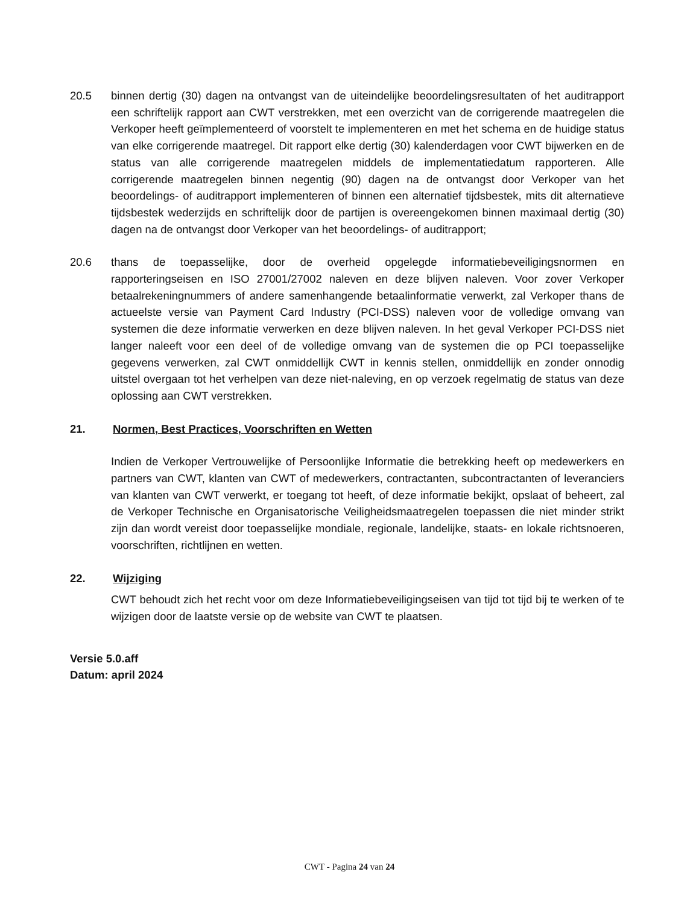20.5 binnen dertig (30) dagen na ontvangst van de uiteindelijke beoordelingsresultaten of het auditrapport een schriftelijk rapport aan CWT verstrekken, met een overzicht van de corrigerende maatregelen die Verkoper heeft geïmplementeerd of voorstelt te implementeren en met het schema en de huidige status van elke corrigerende maatregel. Dit rapport elke dertig (30) kalenderdagen voor CWT bijwerken en de status van alle corrigerende maatregelen middels de implementatiedatum rapporteren. Alle corrigerende maatregelen binnen negentig (90) dagen na de ontvangst door Verkoper van het beoordelings- of auditrapport implementeren of binnen een alternatief tijdsbestek, mits dit alternatieve tijdsbestek wederzijds en schriftelijk door de partijen is overeengekomen binnen maximaal dertig (30) dagen na de ontvangst door Verkoper van het beoordelings- of auditrapport;
20.6 thans de toepasselijke, door de overheid opgelegde informatiebeveiligingsnormen en rapporteringseisen en ISO 27001/27002 naleven en deze blijven naleven. Voor zover Verkoper betaalrekeningnummers of andere samenhangende betaalinformatie verwerkt, zal Verkoper thans de actueelste versie van Payment Card Industry (PCI-DSS) naleven voor de volledige omvang van systemen die deze informatie verwerken en deze blijven naleven. In het geval Verkoper PCI-DSS niet langer naleeft voor een deel of de volledige omvang van de systemen die op PCI toepasselijke gegevens verwerken, zal CWT onmiddellijk CWT in kennis stellen, onmiddellijk en zonder onnodig uitstel overgaan tot het verhelpen van deze niet-naleving, en op verzoek regelmatig de status van deze oplossing aan CWT verstrekken.
21. Normen, Best Practices, Voorschriften en Wetten
Indien de Verkoper Vertrouwelijke of Persoonlijke Informatie die betrekking heeft op medewerkers en partners van CWT, klanten van CWT of medewerkers, contractanten, subcontractanten of leveranciers van klanten van CWT verwerkt, er toegang tot heeft, of deze informatie bekijkt, opslaat of beheert, zal de Verkoper Technische en Organisatorische Veiligheidsmaatregelen toepassen die niet minder strikt zijn dan wordt vereist door toepasselijke mondiale, regionale, landelijke, staats- en lokale richtsnoeren, voorschriften, richtlijnen en wetten.
22. Wijziging
CWT behoudt zich het recht voor om deze Informatiebeveiligingseisen van tijd tot tijd bij te werken of te wijzigen door de laatste versie op de website van CWT te plaatsen.
Versie 5.0.aff
Datum: april 2024
CWT - Pagina 24 van 24